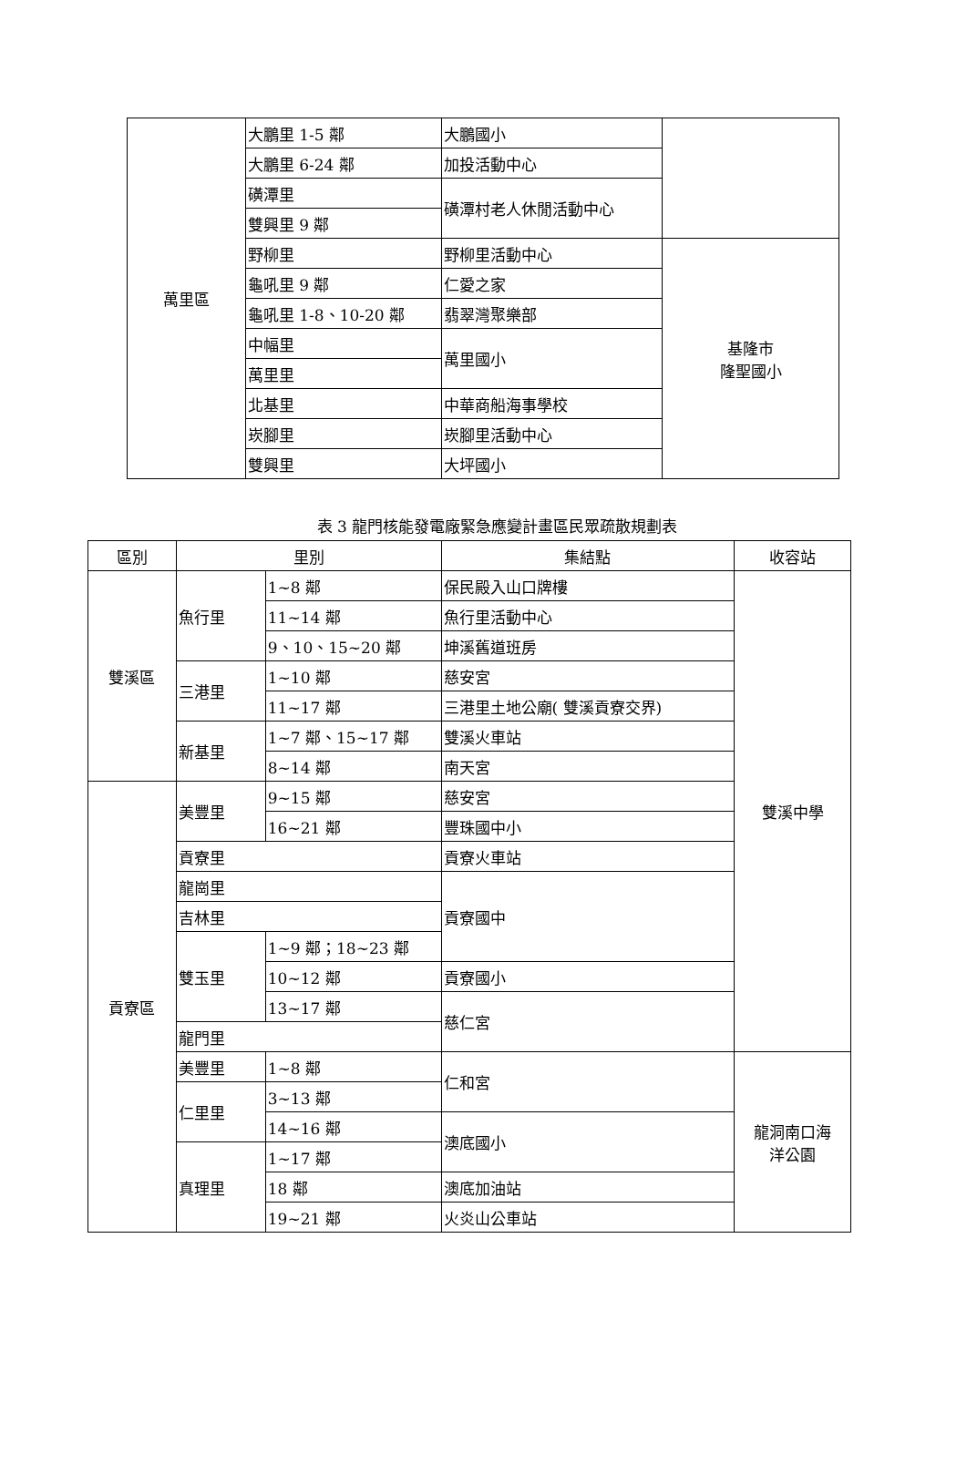| 萬里區 | 大鵬里 1-5 鄰 | 大鵬國小 | |
| | 大鵬里 6-24 鄰 | 加投活動中心 | |
| | 磺潭里 | 磺潭村老人休閒活動中心 | |
| | 雙興里 9 鄰 | | |
| | 野柳里 | 野柳里活動中心 | 基隆市 隆聖國小 |
| | 龜吼里 9 鄰 | 仁愛之家 | |
| | 龜吼里 1-8、10-20 鄰 | 翡翠灣聚樂部 | |
| | 中幅里 | 萬里國小 | |
| | 萬里里 | | |
| | 北基里 | 中華商船海事學校 | |
| | 崁腳里 | 崁腳里活動中心 | |
| | 雙興里 | 大坪國小 | |
表 3 龍門核能發電廠緊急應變計畫區民眾疏散規劃表
| 區別 | 里別 | | 集結點 | 收容站 |
| --- | --- | --- | --- | --- |
| 雙溪區 | 魚行里 | 1~8 鄰 | 保民殿入山口牌樓 | 雙溪中學 |
| | | 11~14 鄰 | 魚行里活動中心 | |
| | | 9、10、15~20 鄰 | 坤溪舊道班房 | |
| | 三港里 | 1~10 鄰 | 慈安宮 | |
| | | 11~17 鄰 | 三港里土地公廟( 雙溪貢寮交界) | |
| | 新基里 | 1~7 鄰、15~17 鄰 | 雙溪火車站 | |
| | | 8~14 鄰 | 南天宮 | |
| 貢寮區 | 美豐里 | 9~15 鄰 | 慈安宮 | |
| | | 16~21 鄰 | 豐珠國中小 | |
| | 貢寮里 | | 貢寮火車站 | |
| | 龍崗里 | | 貢寮國中 | |
| | 吉林里 | | | |
| | 雙玉里 | 1~9 鄰；18~23 鄰 | | |
| | | 10~12 鄰 | 貢寮國小 | |
| | | 13~17 鄰 | 慈仁宮 | |
| | 龍門里 | | | |
| | 美豐里 | 1~8 鄰 | 仁和宮 | 龍洞南口海 洋公園 |
| | 仁里里 | 3~13 鄰 | | |
| | | 14~16 鄰 | 澳底國小 | |
| | 真理里 | 1~17 鄰 | | |
| | | 18 鄰 | 澳底加油站 | |
| | | 19~21 鄰 | 火炎山公車站 | |